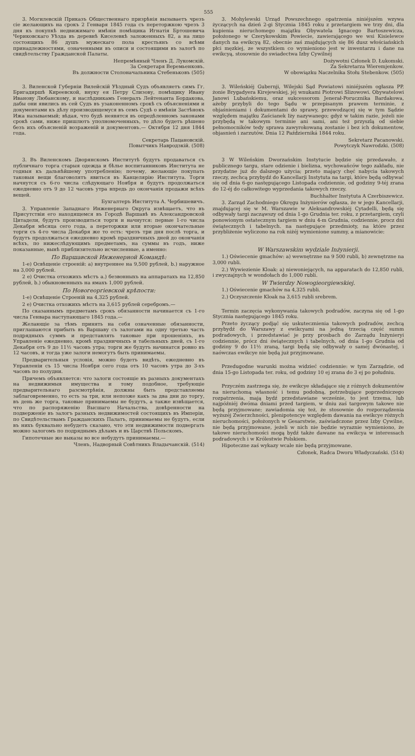555
3. Могилевскій Приказъ Общественнаго призрѣнія вызываетъ чрезъ сіе желающихъ на срокъ 2 Генваря 1845 года съ переторжкою чрезъ 3 дня къ покупкѣ недвижимаго имѣнія помѣщика Игнатія Бртошевича Чериковскаго Уѣзда въ деревнѣ Киселевкѣ заложенныхъ 82, а на лицо состоящихъ 86 душъ мужескаго пола крестьянъ со всѣми принадлежностями, означенными въ описи и состоящими въ залогѣ по свидѣтельству Гражданской Палаты.
Непремѣнный Членъ Д. Лукомскій.
За Секретаря Веремьенковъ.
Въ должности Столоначальника Стебеньковъ (505)
3. Виленской Губерніи Вилейскій Уѣздный Судъ объявляетъ симъ Гг. Бригадиршѣ Киреевской, внуку ея Петру Слизову, помѣщику Ивану Ивановy Любанскому, и наслѣдникамъ Генералъ Лейтенанта Бордакова, дабы они явились въ сей Судъ въ узаконенномъ срокѣ съ объясненіями и документами къ дѣлу производящемуся въ семъ Судѣ о имѣніи Застѣнокъ Ижа называемый; вѣдая, что будѣ неявятся въ опредѣленномъ законами срокѣ сами, ниже пришлютъ уполномоченныхъ, то дѣло будетъ рѣшено безъ ихъ объясненій возраженій и документовъ.— Октября 12 дня 1844 года.
Секретарь Пацановскій.
Повытчикъ Навродзкій. (508)
3. Въ Виленскомъ Дворянскомъ Институтѣ будутъ продаваться съ публичнаго торга старыя одежда и бѣлье воспитанниковъ Института не годныя къ дальнѣйшему употребленію; почему, желающіе покупать таковыя вещи благоволятъ явиться въ Канцелярію Института. Торги начнутся съ 6-го числа слѣдующаго Ноября и будутъ продолжаться ежедневно отъ 9 до 12 часовъ утра впредь до окончанія продажи всѣхъ вещей.
Бухгалтеръ Института А. Чербишевичъ.
3. Управленіе Западнаго Инженернаго Округа извѣщаетъ, что въ Присутствіи его находящемся въ Городѣ Варшавѣ въ Александровской Цитадели, будутъ производиться торги и начнутся: первые 1-го числа Декабря мѣсяца сего года, а переторжки или вторые окончательные торги съ 4-го числа Декабря же то есть: чрезъ три дня послѣ торга, и будутъ продолжаться ежедневно кромѣ праздничныхъ дней до окончанія всѣхъ, по нижеслѣдующимъ предметамъ, на суммы въ годъ, ниже показанные, вынѣ приблизительно исчисленные, а именно:
По Варшавской Инженерной Командѣ:
1-е) Освѣщеніе строеній: а) внутреннее на 9,500 рублей, b.) наружное на 3,000 рублей.
2 е) Очистка отхожихъ мѣстъ а.) безвонныхъ на аппаратахъ на 12,850 рублей, b.) обыкновенныхъ на ямахъ 1,000 рублей.
По Новогеоргіевской крѣпости:
1-е) Освѣщеніе Строеній на 4,325 рублей.
2 е) Очистка отхожихъ мѣстъ на 3,615 рублей серебромъ.—
По сказаннымъ предметамъ срокъ обязанности начинается съ 1-го числа Генвара наступающаго 1845 года.—
Желающіе за тѣмъ принять на себя означенные обязанности, приглашаются прибыть въ Варшаву съ залогами на одну третью часть подрядныхъ суммъ и представлять таковые при прошеніяхъ, въ Управленіе ежедневно, кромѣ праздничныхъ и табельныхъ дней, съ 1-го Декабря отъ 9 до 11½ часовъ утра; торги же будутъ начинатся ровно въ 12 часовъ, и тогда уже залоги немогутъ быть принимаемы.
Предварительныя условія, можно будетъ видѣть, ежедневно въ Управленіи съ 15 числа Ноября сего года отъ 10 часовъ утра до 3-хъ часовъ по полудни.
Причемъ объявляется: что залоги состоящіе въ разныхъ документахъ на недвижимыя имущества и тому подобное, требующіе предварительнаго разсмотрѣнія, должны быть представляемы заблаговременно, то есть за три, или непозже какъ за два дни до торгу, въ день же торга, таковые принимаемы не будутъ, а также извѣщается, что по распоряженію Высшаго Начальства, довѣренности на подверженіе въ залогъ разныхъ недвижимостей состоящихъ въ Имперіи, по Свидѣтельствамъ Гражданскихъ Палатъ, принимаемы не будутъ, если въ нихъ буквально небудетъ сказано, что эти недвижимости подвергать можно залогомъ по подряднымъ дѣламъ и въ Царствѣ Польскомъ.
Гипотечные же выказы во все небудутъ принимаемы.—
Членъ, Надворный Совѣтникъ Владычанскій. (514)
3. Mohylewski Urząd Powszechnego opatrzenia niniéjszém wzywa życzących na dzień 2-gi Stycznia 1845 roku z przetargiem we trzy dni, dla kupienia nieruchomego majątku Obywatela Ignacego Bartoszewicza, położonego w Czerykowskim Powiecie, zawierającego we wsi Kisielewce danych na ewikcyą 82, obecnie zaś znajdujących się 86 dusz włościańskich płci męzkiej, ze wszystkiem co wymieniono jest w inwentarzu i dane na ewikcyą, stosownie do swiadectwa Izby Cywilnéj
Dożywotni Członek D. Łukomski.
Za Sekretarza Wieremjenkow.
W obowiązku Naczelnika Stołu Stebenkow. (505)
3. Wileńskiéj Gubernji, Wilejski Sąd Powiatowi niniéjszém ogłasza PP. żonie Brygadyera Kirejewskiej, jéj wnukami Piotrowi Slizowowi. Obywatelowi Janowi Lubańskiemu, oraz sukcessorom Jenerał-Porucznika Bardakowa, ażeby przybyli do tego Sądu w przepisanym prawem terminie, z objaśnieniami i dokumentami do sprawy, przewodzącej się w tym Sądzie względem majątku Zaścianek Iży nazywanego; gdyż w takim razie, jeżeli nie przybędą w takowym terminie ani sami, ani też przyszlą od siebie pełnomocników tedy sprawa zawyrokowaną zostanie i bez ich dokumentow, objasnień i zarzutów. Dnia 12 Październiká 1844 roku.
Sekretarz Pacanowski.
Powytczyk Nawrodzki. (508)
3 W Wileńskim Dworzańskim Instytucie będzie się przedawało, z publicznego targu, stare odzienie i bielizna, wychowańców tego zakładu, nie przydatne już do dalszego użycia; przeto mający chęć nabycia takowych rzeczy, zechcą przybydź do Kancellarji Instytuta na targi, które będą odbywać się od dnia 6-go następującego Listopada codziennie, od godziny 9-téj zrana do 12-éj do całkowitego wyprzedania takowych rzeczy.
Buchhalter Instytuta A Czerbiszewicz.
3. Zarząd Zachodniego Okręgu Inżynierów ogłasza, że w jego Kancellarji, znajdującej się w M. Warszawie w Aleksandrowskiéj Cytadelli, będą się odbywały targi zacząwszy od dnia 1-go Grudnia ter. roku, z przetargiem, czyli ponowionym ostatecznym targiem w dniu 4-m Grudnia, codziennie, procz dni świątecznych i tabelnych. na następujące przedmioty, na które przez przybliżenie wyliczono na rok niżéj wymienione summy, a mianowicie:
W Warszawskim wydziale Inżynierji.
1.) Oświecenie gmachów: a) wewnętrzne na 9 500 rubli, b) zewnętrzne na 3,000 rubli.
2.) Wywiezienie Kloak: a) niewoniejących, na apparatach do 12,850 rubli, i zwyczajnych w wondołach do 1,000 rubli.
W Twierdzy Nowogieorgiewskiej.
1.) Oświecenie gmachów na 4,325 rubli.
2.) Oczyszczenie Kloak na 3,615 rubli srebrem.
Termin zaczęcia wykonywania takowych podradów, zaczyna się od 1-go Stycznia następującego 1845 roku.
Przeto życzący podjąć się uskutecznienia takowych podradów, zechcą przybydź do Warszawy z ewikcyami na jedną trzecią część summ podradowych, i przedstawiać je przy prosbach do Zarządu Inżynieryi codziennie, prócz dni świątecznych i tabelnych, od dnia 1-go Grudnia od godziny 9 do 11½ zraną, targi będą się odbywały o saméj dwónastej, i naówczas ewikcye nie będą już przyjmowane.
Przedugodne warunki można widzieć codziennie: w tym Zarządzie, od dnia 15-go Listopada ter. roku, od godziny 10 ej zrana do 3 ej po południu.
Przyczém zastrzega się, że ewikcye składające się z różnych dokumentów na nieruchomą własność i temu podobną, potrzebujące poprzedniczego rozpatrzenia, mają bydź przedstawiane wcześnie, to jest trzema, lub najpóźniéj dwóma dniami przed targiem, w dniu zaś targowym takowe nie będą przyjmowane; zawiadomia się też, że stosownie do rozporządzenia wyższéj Zwierzchności, plenipotencye względem dawania na ewikcye różnych nieruchomości, położonych w Gesarstwie, zaświadczone przez Izby Cywilne, nie będą przyjmowane, jeżeli w nich nie będzie wyraznie wymieniono, że takowe nieruchomości mogą bydź także dawane na ewikcya w interessach podradowych i w Królestwie Polskiem.
Hipoteczne zaś wykazy wcale nie będą przyjmowane.
Członek, Radca Dworu Władyczański. (514)